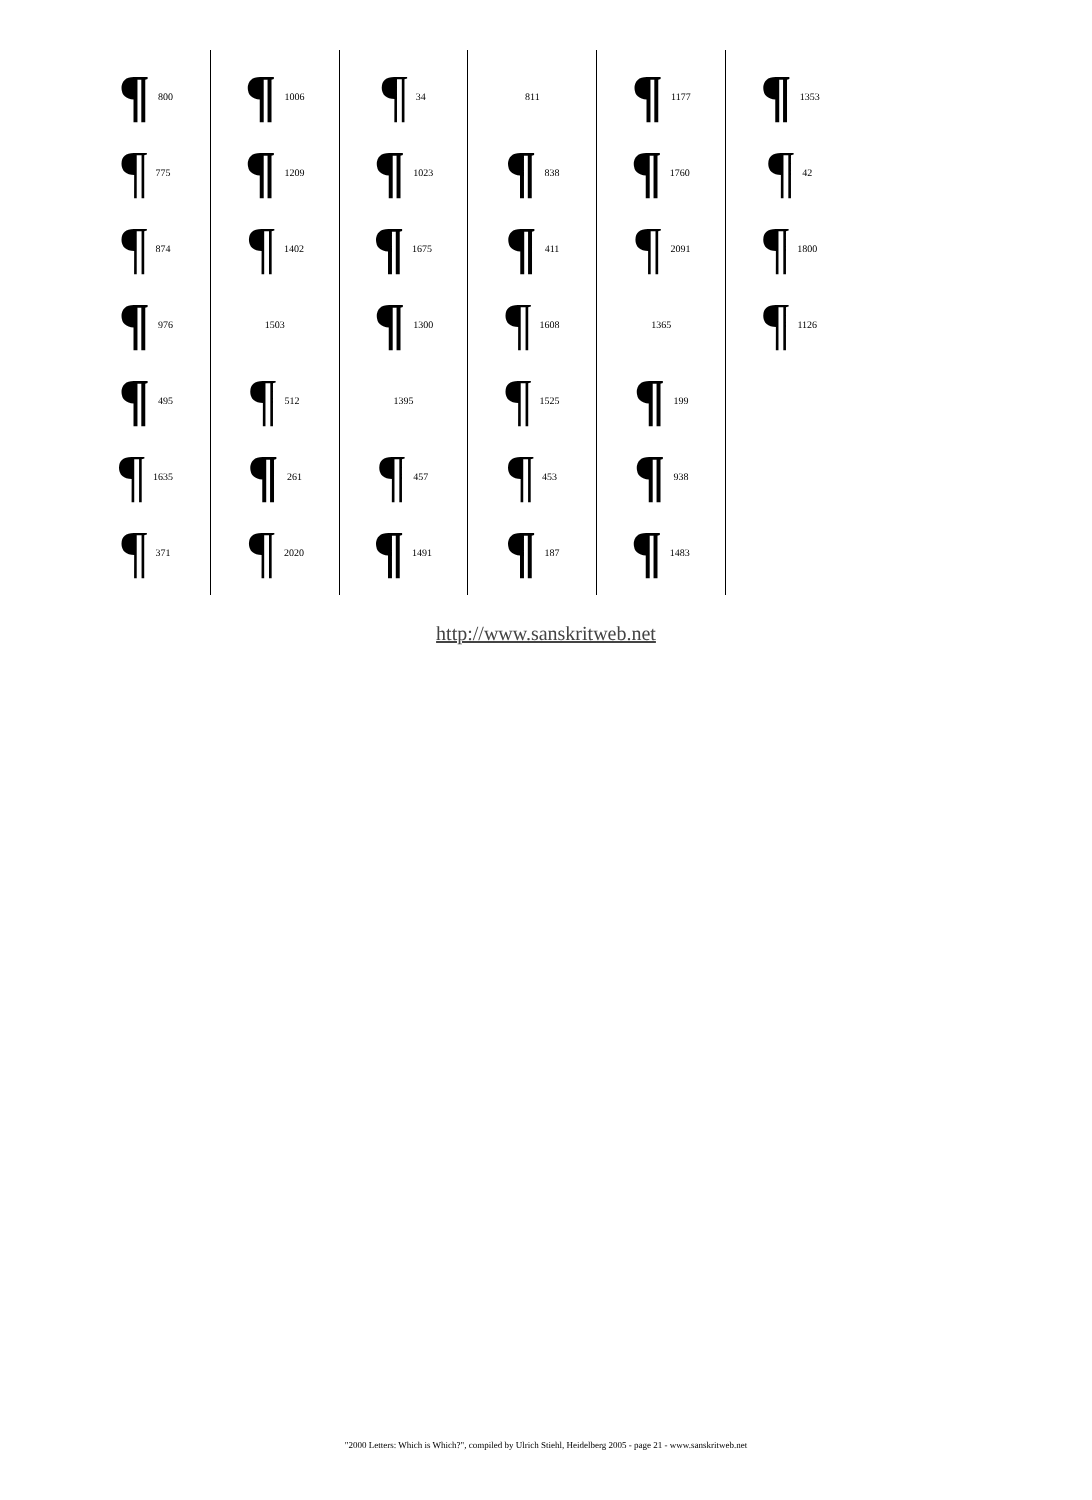¶ 800
¶ 775
¶ 874
¶ 976
¶ 495
¶ 1635
¶ 371
¶ 1006
¶ 1209
¶ 1402
1503
¶ 512
¶ 261
¶ 2020
¶ 34
¶ 1023
¶ 1675
¶ 1300
1395
¶ 457
¶ 1491
811
¶ 838
¶ 411
¶ 1608
¶ 1525
¶ 453
¶ 187
¶ 1177
¶ 1760
¶ 2091
1365
¶ 199
¶ 938
¶ 1483
¶ 1353
¶ 42
¶ 1800
¶ 1126
http://www.sanskritweb.net
"2000 Letters: Which is Which?", compiled by Ulrich Stiehl, Heidelberg 2005 - page 21 - www.sanskritweb.net